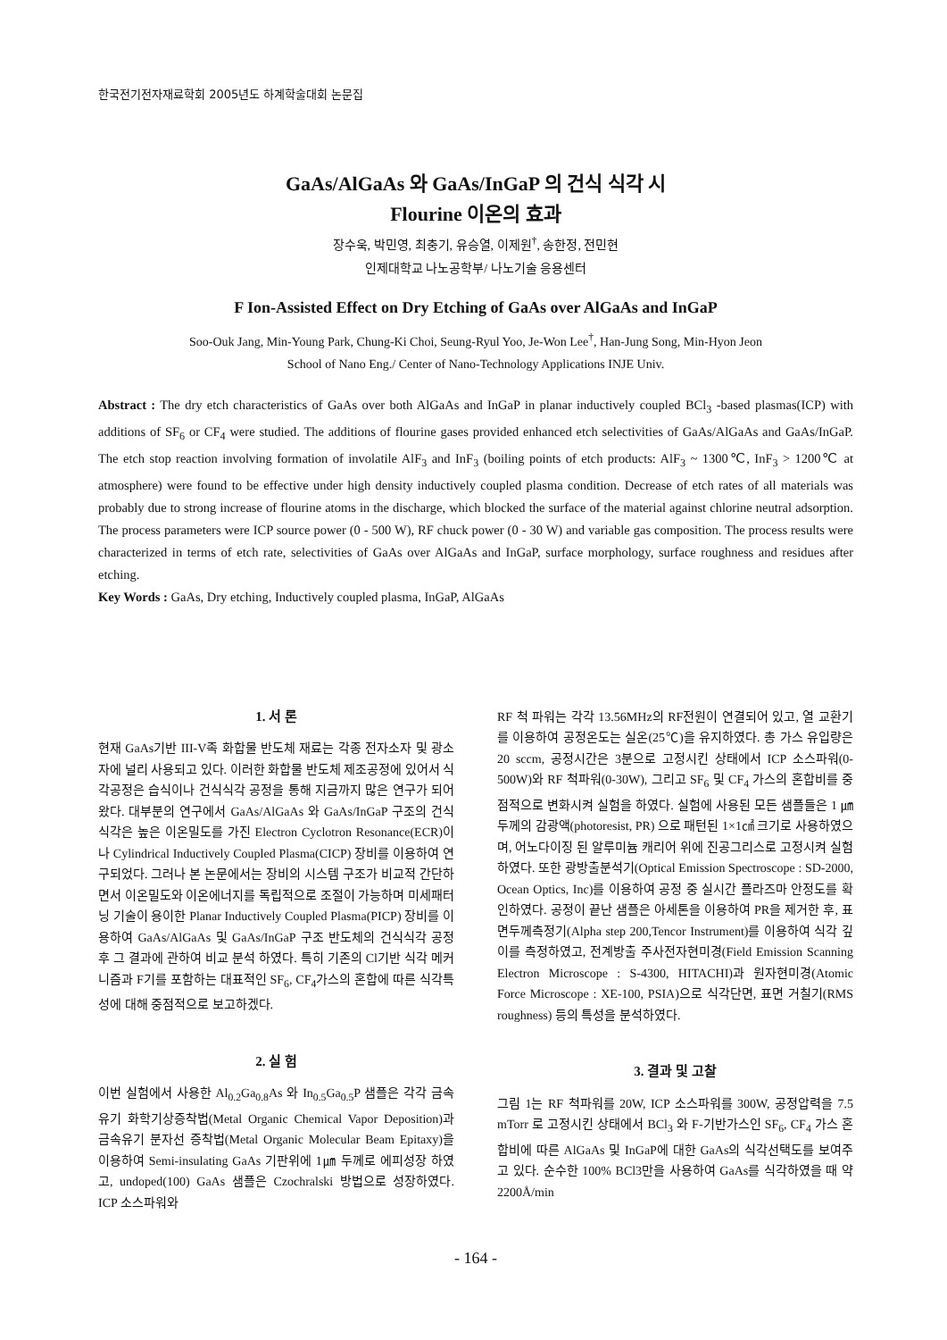한국전기전자재료학회 2005년도 하계학술대회 논문집
GaAs/AlGaAs 와 GaAs/InGaP 의 건식 식각 시
Flourine 이온의 효과
장수욱, 박민영, 최충기, 유승열, 이제원<sup>†</sup>, 송한정, 전민현
인제대학교 나노공학부/ 나노기술 응용센터
F Ion-Assisted Effect on Dry Etching of GaAs over AlGaAs and InGaP
Soo-Ouk Jang, Min-Young Park, Chung-Ki Choi, Seung-Ryul Yoo, Je-Won Lee<sup>†</sup>, Han-Jung Song, Min-Hyon Jeon
School of Nano Eng./ Center of Nano-Technology Applications INJE Univ.
Abstract : The dry etch characteristics of GaAs over both AlGaAs and InGaP in planar inductively coupled BCl<sub>3</sub> -based plasmas(ICP) with additions of SF<sub>6</sub> or CF<sub>4</sub> were studied. The additions of flourine gases provided enhanced etch selectivities of GaAs/AlGaAs and GaAs/InGaP. The etch stop reaction involving formation of involatile AlF<sub>3</sub> and InF<sub>3</sub> (boiling points of etch products: AlF<sub>3</sub> ~ 1300℃, InF<sub>3</sub> > 1200℃ at atmosphere) were found to be effective under high density inductively coupled plasma condition. Decrease of etch rates of all materials was probably due to strong increase of flourine atoms in the discharge, which blocked the surface of the material against chlorine neutral adsorption. The process parameters were ICP source power (0 - 500 W), RF chuck power (0 - 30 W) and variable gas composition. The process results were characterized in terms of etch rate, selectivities of GaAs over AlGaAs and InGaP, surface morphology, surface roughness and residues after etching.
Key Words : GaAs, Dry etching, Inductively coupled plasma, InGaP, AlGaAs
1. 서 론
현재 GaAs기반 III-V족 화합물 반도체 재료는 각종 전자소자 및 광소자에 널리 사용되고 있다. 이러한 화합물 반도체 제조공정에 있어서 식각공정은 습식이나 건식식각 공정을 통해 지금까지 많은 연구가 되어왔다. 대부분의 연구에서 GaAs/AlGaAs 와 GaAs/InGaP 구조의 건식식각은 높은 이온밀도를 가진 Electron Cyclotron Resonance(ECR)이나 Cylindrical Inductively Coupled Plasma(CICP) 장비를 이용하여 연구되었다. 그러나 본 논문에서는 장비의 시스템 구조가 비교적 간단하면서 이온밀도와 이온에너지를 독립적으로 조절이 가능하며 미세패터닝 기술이 용이한 Planar Inductively Coupled Plasma(PICP) 장비를 이용하여 GaAs/AlGaAs 및 GaAs/InGaP 구조 반도체의 건식식각 공정 후 그 결과에 관하여 비교 분석 하였다. 특히 기존의 Cl기반 식각 메커니즘과 F기를 포함하는 대표적인 SF<sub>6</sub>, CF<sub>4</sub>가스의 혼합에 따른 식각특성에 대해 중점적으로 보고하겠다.
2. 실 험
이번 실험에서 사용한 Al<sub>0.2</sub>Ga<sub>0.8</sub>As 와 In<sub>0.5</sub>Ga<sub>0.5</sub>P 샘플은 각각 금속유기 화학기상증착법(Metal Organic Chemical Vapor Deposition)과 금속유기 분자선 증착법(Metal Organic Molecular Beam Epitaxy)을 이용하여 Semi-insulating GaAs 기판위에 1㎛ 두께로 에피성장 하였고, undoped(100) GaAs 샘플은 Czochralski 방법으로 성장하였다. ICP 소스파워와
RF 척 파워는 각각 13.56MHz의 RF전원이 연결되어 있고, 열 교환기를 이용하여 공정온도는 실온(25℃)을 유지하였다. 총 가스 유입량은 20 sccm, 공정시간은 3분으로 고정시킨 상태에서 ICP 소스파워(0-500W)와 RF 척파워(0-30W), 그리고 SF<sub>6</sub> 및 CF<sub>4</sub> 가스의 혼합비를 중점적으로 변화시켜 실험을 하였다. 실험에 사용된 모든 샘플들은 1 ㎛ 두께의 감광액(photoresist, PR) 으로 패턴된 1×1㎠ 크기로 사용하였으며, 어노다이징 된 알루미늄 캐리어 위에 진공그리스로 고정시켜 실험하였다. 또한 광방출분석기(Optical Emission Spectroscope : SD-2000, Ocean Optics, Inc)를 이용하여 공정 중 실시간 플라즈마 안정도를 확인하였다. 공정이 끝난 샘플은 아세톤을 이용하여 PR을 제거한 후, 표면두께측정기(Alpha step 200,Tencor Instrument)를 이용하여 식각 깊이를 측정하였고, 전계방출 주사전자현미경(Field Emission Scanning Electron Microscope : S-4300, HITACHI)과 원자현미경(Atomic Force Microscope : XE-100, PSIA)으로 식각단면, 표면 거칠기(RMS roughness) 등의 특성을 분석하였다.
3. 결과 및 고찰
그림 1는 RF 척파워를 20W, ICP 소스파워를 300W, 공정압력을 7.5 mTorr 로 고정시킨 상태에서 BCl<sub>3</sub> 와 F-기반가스인 SF<sub>6</sub>, CF<sub>4</sub> 가스 혼합비에 따른 AlGaAs 및 InGaP에 대한 GaAs의 식각선택도를 보여주고 있다. 순수한 100% BCl3만을 사용하여 GaAs를 식각하였을 때 약 2200Å/min
- 164 -